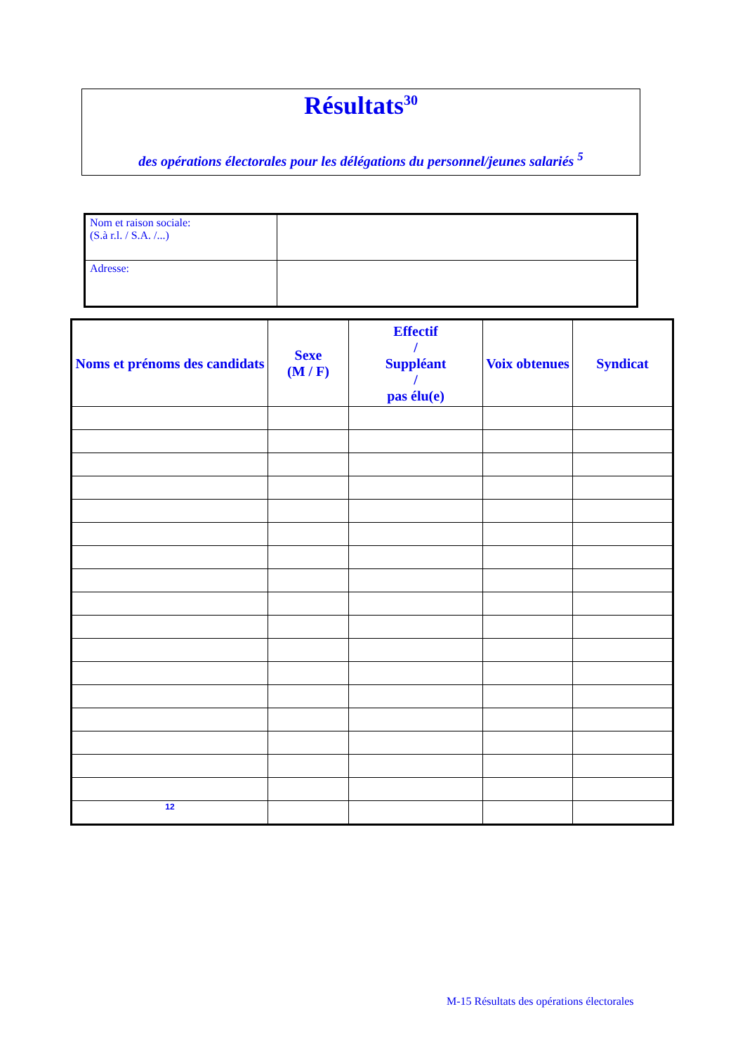Résultats<sup>30</sup>
des opérations électorales pour les délégations du personnel/jeunes salariés <sup>5</sup>
| Nom et raison sociale: (S.à r.l. / S.A. /...) | |
| Adresse: | |
| Noms et prénoms des candidats | Sexe (M / F) | Effectif / Suppléant / pas élu(e) | Voix obtenues | Syndicat |
| --- | --- | --- | --- | --- |
| 12 | | | | |
M-15 Résultats des opérations électorales